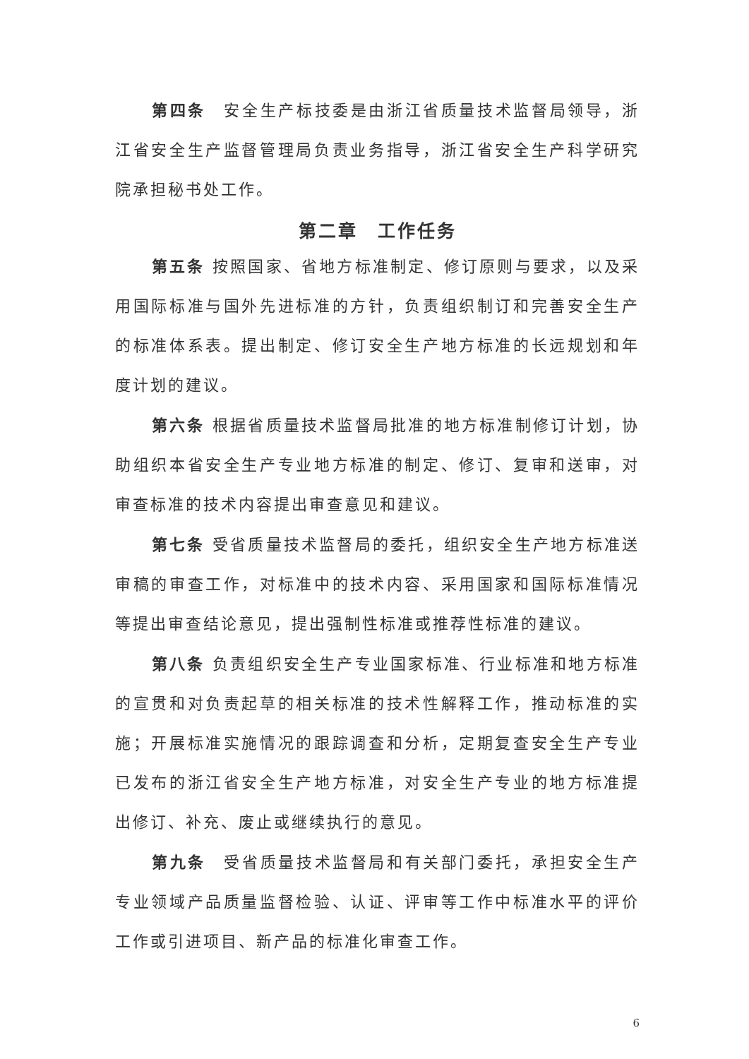第四条　安全生产标技委是由浙江省质量技术监督局领导，浙江省安全生产监督管理局负责业务指导，浙江省安全生产科学研究院承担秘书处工作。
第二章　工作任务
第五条 按照国家、省地方标准制定、修订原则与要求，以及采用国际标准与国外先进标准的方针，负责组织制订和完善安全生产的标准体系表。提出制定、修订安全生产地方标准的长远规划和年度计划的建议。
第六条 根据省质量技术监督局批准的地方标准制修订计划，协助组织本省安全生产专业地方标准的制定、修订、复审和送审，对审查标准的技术内容提出审查意见和建议。
第七条 受省质量技术监督局的委托，组织安全生产地方标准送审稿的审查工作，对标准中的技术内容、采用国家和国际标准情况等提出审查结论意见，提出强制性标准或推荐性标准的建议。
第八条 负责组织安全生产专业国家标准、行业标准和地方标准的宣贯和对负责起草的相关标准的技术性解释工作，推动标准的实施；开展标准实施情况的跟踪调查和分析，定期复查安全生产专业已发布的浙江省安全生产地方标准，对安全生产专业的地方标准提出修订、补充、废止或继续执行的意见。
第九条　受省质量技术监督局和有关部门委托，承担安全生产专业领域产品质量监督检验、认证、评审等工作中标准水平的评价工作或引进项目、新产品的标准化审查工作。
6